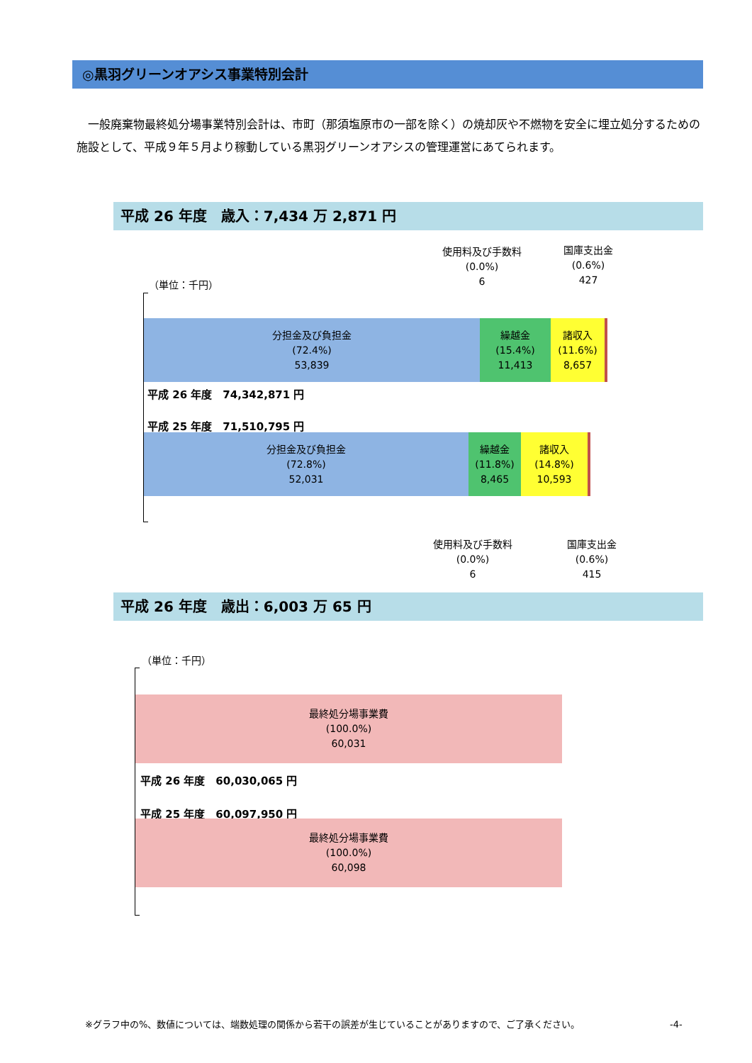◎黒羽グリーンオアシス事業特別会計
　一般廃棄物最終処分場事業特別会計は、市町（那須塩原市の一部を除く）の焼却灰や不燃物を安全に埋立処分するための施設として、平成９年５月より稼動している黒羽グリーンオアシスの管理運営にあてられます。
平成 26 年度　歳入：7,434 万 2,871 円
使用料及び手数料
(0.0%)
6
国庫支出金
(0.6%)
427
（単位：千円）
分担金及び負担金
(72.4%)
53,839
繰越金
(15.4%)
11,413
諸収入
(11.6%)
8,657
平成 26 年度　74,342,871 円
平成 25 年度　71,510,795 円
分担金及び負担金
(72.8%)
52,031
繰越金
(11.8%)
8,465
諸収入
(14.8%)
10,593
使用料及び手数料
(0.0%)
6
国庫支出金
(0.6%)
415
平成 26 年度　歳出：6,003 万 65 円
（単位：千円）
最終処分場事業費
(100.0%)
60,031
平成 26 年度　60,030,065 円
平成 25 年度　60,097,950 円
最終処分場事業費
(100.0%)
60,098
※グラフ中の%、数値については、端数処理の関係から若干の誤差が生じていることがありますので、ご了承ください。
-4-